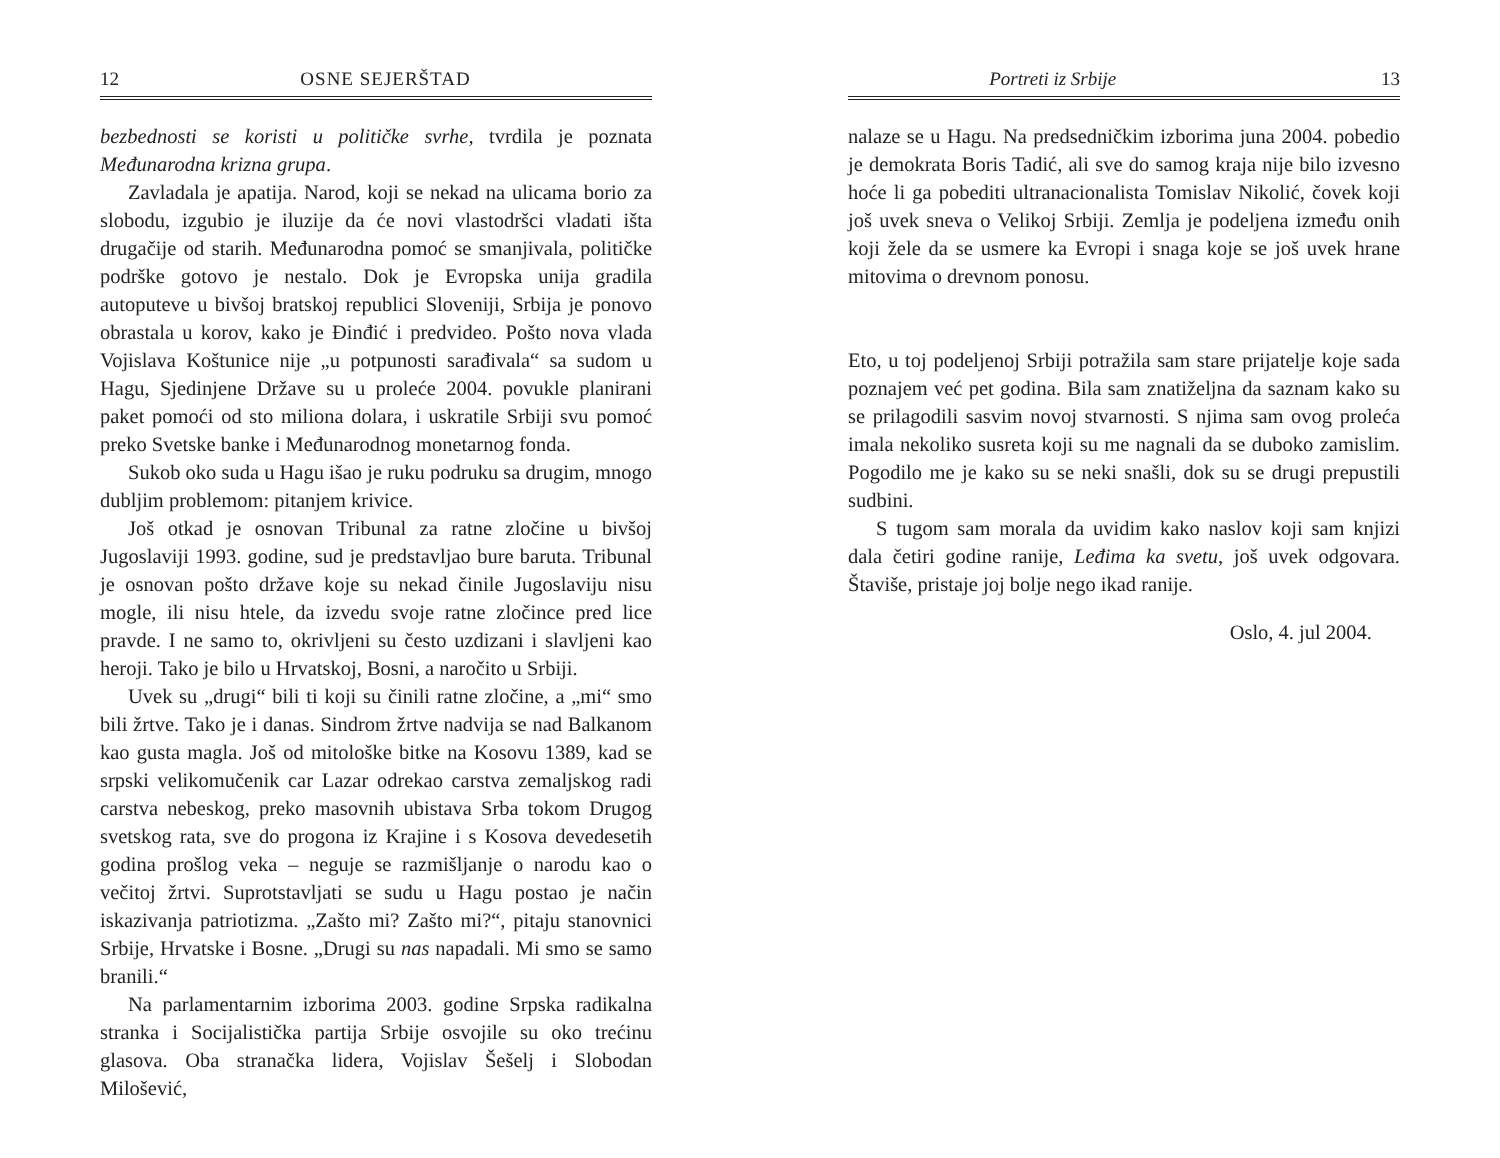12 OSNE SEJERŠTAD
bezbednosti se koristi u političke svrhe, tvrdila je poznata Međunarodna krizna grupa.
Zavladala je apatija. Narod, koji se nekad na ulicama borio za slobodu, izgubio je iluzije da će novi vlastodršci vladati išta drugačije od starih. Međunarodna pomoć se smanjivala, političke podrške gotovo je nestalo. Dok je Evropska unija gradila autoputeve u bivšoj bratskoj republici Sloveniji, Srbija je ponovo obrastala u korov, kako je Đinđić i predvideo. Pošto nova vlada Vojislava Koštunice nije „u potpunosti sarađivala“ sa sudom u Hagu, Sjedinjene Države su u proleće 2004. povukle planirani paket pomoći od sto miliona dolara, i uskratile Srbiji svu pomoć preko Svetske banke i Međunarodnog monetarnog fonda.
Sukob oko suda u Hagu išao je ruku podruku sa drugim, mnogo dubljim problemom: pitanjem krivice.
Još otkad je osnovan Tribunal za ratne zločine u bivšoj Jugoslaviji 1993. godine, sud je predstavljao bure baruta. Tribunal je osnovan pošto države koje su nekad činile Jugoslaviju nisu mogle, ili nisu htele, da izvedu svoje ratne zločince pred lice pravde. I ne samo to, okrivljeni su često uzdizani i slavljeni kao heroji. Tako je bilo u Hrvatskoj, Bosni, a naročito u Srbiji.
Uvek su „drugi“ bili ti koji su činili ratne zločine, a „mi“ smo bili žrtve. Tako je i danas. Sindrom žrtve nadvija se nad Balkanom kao gusta magla. Još od mitološke bitke na Kosovu 1389, kad se srpski velikomučenik car Lazar odrekao carstva zemaljskog radi carstva nebeskog, preko masovnih ubistava Srba tokom Drugog svetskog rata, sve do progona iz Krajine i s Kosova devedesetih godina prošlog veka – neguje se razmišljanje o narodu kao o večitoj žrtvi. Suprotstavljati se sudu u Hagu postao je način iskazivanja patriotizma. „Zašto mi? Zašto mi?“, pitaju stanovnici Srbije, Hrvatske i Bosne. „Drugi su nas napadali. Mi smo se samo branili.“
Na parlamentarnim izborima 2003. godine Srpska radikalna stranka i Socijalistička partija Srbije osvojile su oko trećinu glasova. Oba stranačka lidera, Vojislav Šešelj i Slobodan Milošević,
Portreti iz Srbije 13
nalaze se u Hagu. Na predsedničkim izborima juna 2004. pobedio je demokrata Boris Tadić, ali sve do samog kraja nije bilo izvesno hoće li ga pobediti ultranacionalista Tomislav Nikolić, čovek koji još uvek sneva o Velikoj Srbiji. Zemlja je podeljena između onih koji žele da se usmere ka Evropi i snaga koje se još uvek hrane mitovima o drevnom ponosu.
Eto, u toj podeljenoj Srbiji potražila sam stare prijatelje koje sada poznajem već pet godina. Bila sam znatiželjna da saznam kako su se prilagodili sasvim novoj stvarnosti. S njima sam ovog proleća imala nekoliko susreta koji su me nagnali da se duboko zamislim. Pogodilo me je kako su se neki snašli, dok su se drugi prepustili sudbini.
S tugom sam morala da uvidim kako naslov koji sam knjizi dala četiri godine ranije, Leđima ka svetu, još uvek odgovara. Štaviše, pristaje joj bolje nego ikad ranije.
Oslo, 4. jul 2004.